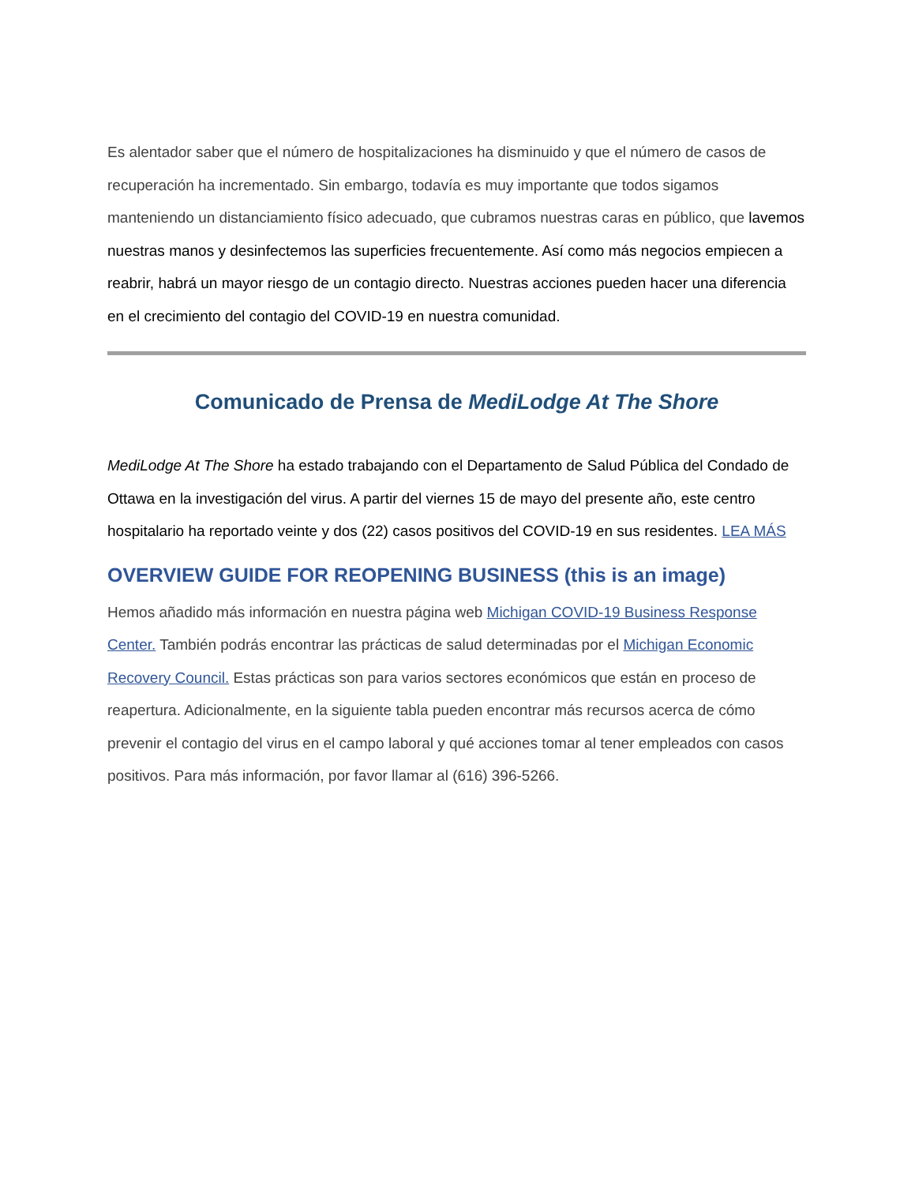Es alentador saber que el número de hospitalizaciones ha disminuido y que el número de casos de recuperación ha incrementado. Sin embargo, todavía es muy importante que todos sigamos manteniendo un distanciamiento físico adecuado, que cubramos nuestras caras en público, que lavemos nuestras manos y desinfectemos las superficies frecuentemente. Así como más negocios empiecen a reabrir, habrá un mayor riesgo de un contagio directo. Nuestras acciones pueden hacer una diferencia en el crecimiento del contagio del COVID-19 en nuestra comunidad.
Comunicado de Prensa de MediLodge At The Shore
MediLodge At The Shore ha estado trabajando con el Departamento de Salud Pública del Condado de Ottawa en la investigación del virus. A partir del viernes 15 de mayo del presente año, este centro hospitalario ha reportado veinte y dos (22) casos positivos del COVID-19 en sus residentes. LEA MÁS
OVERVIEW GUIDE FOR REOPENING BUSINESS (this is an image)
Hemos añadido más información en nuestra página web Michigan COVID-19 Business Response Center. También podrás encontrar las prácticas de salud determinadas por el Michigan Economic Recovery Council. Estas prácticas son para varios sectores económicos que están en proceso de reapertura. Adicionalmente, en la siguiente tabla pueden encontrar más recursos acerca de cómo prevenir el contagio del virus en el campo laboral y qué acciones tomar al tener empleados con casos positivos. Para más información, por favor llamar al (616) 396-5266.